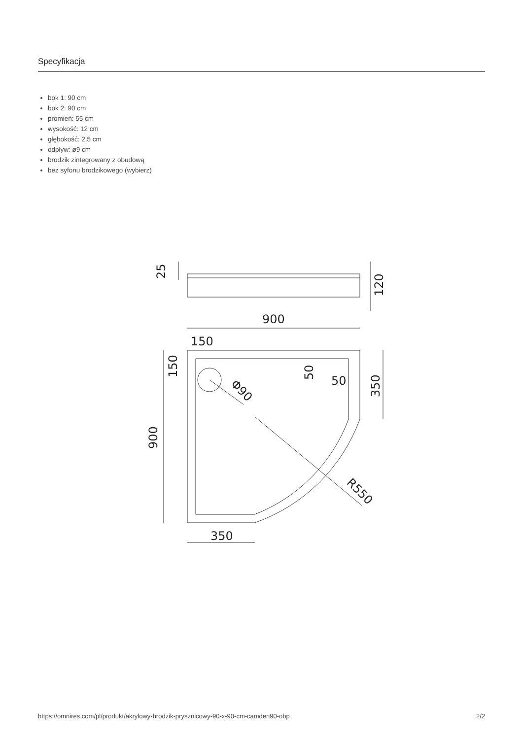Specyfikacja
bok 1: 90 cm
bok 2: 90 cm
promień: 55 cm
wysokość: 12 cm
głębokość: 2,5 cm
odpływ: ø9 cm
brodzik zintegrowany z obudową
bez syfonu brodzikowego (wybierz)
25
120
900
150
150
50
50
350
Φ90
900
R550
350
https://omnires.com/pl/produkt/akrylowy-brodzik-prysznicowy-90-x-90-cm-camden90-obp 2/2